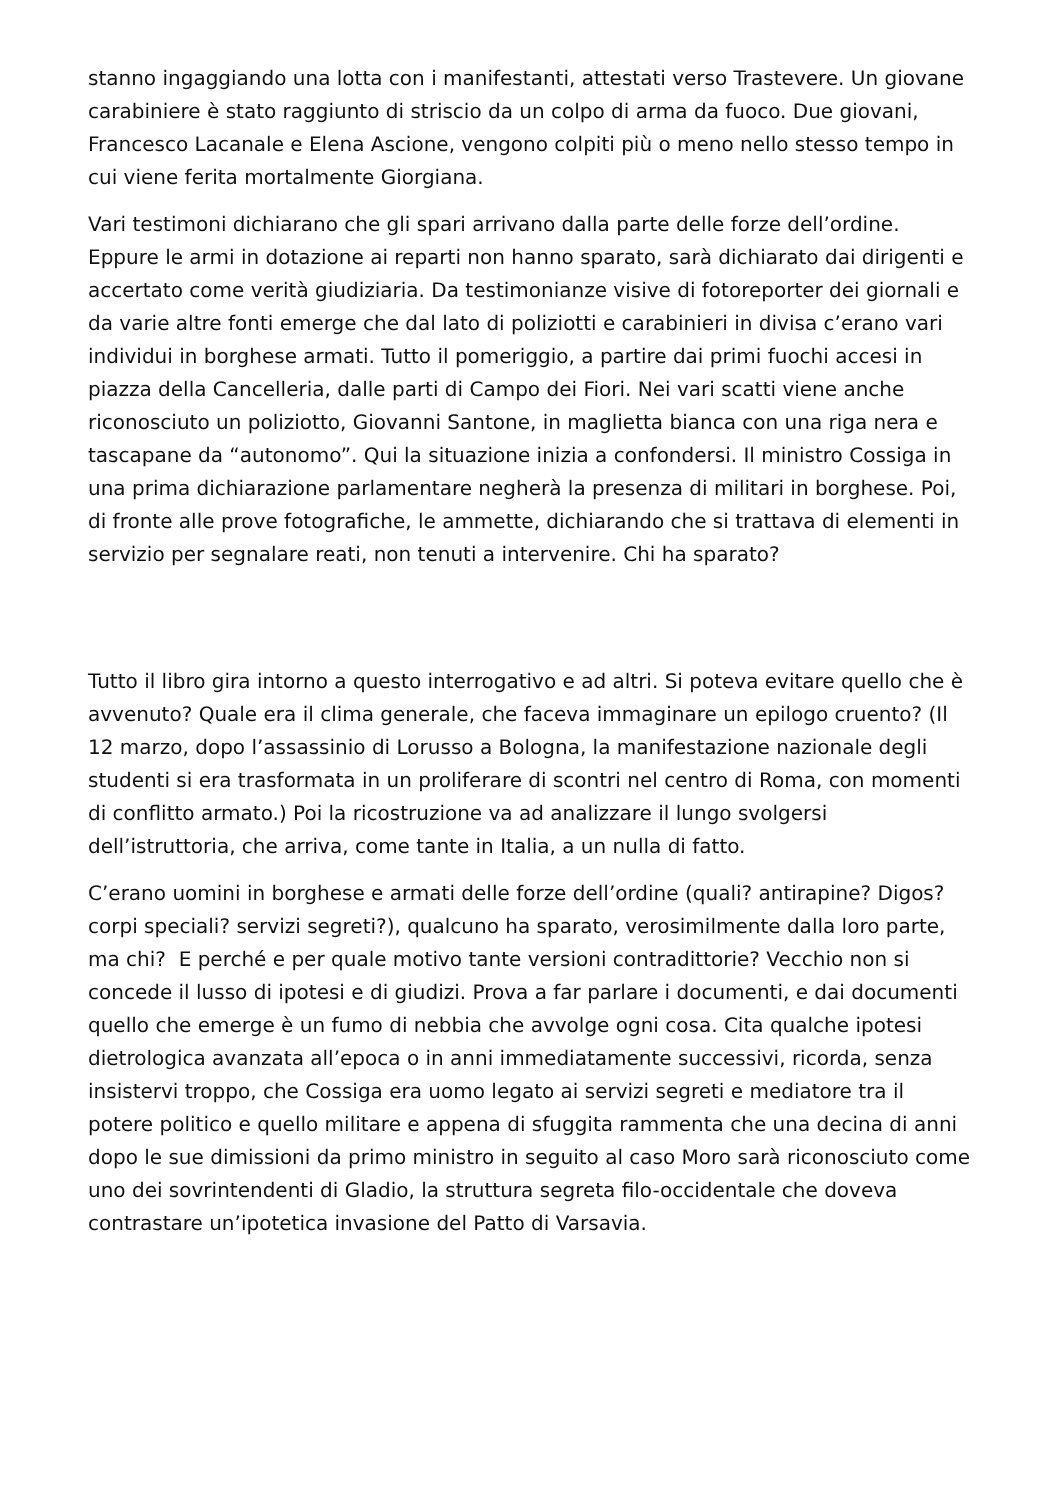stanno ingaggiando una lotta con i manifestanti, attestati verso Trastevere. Un giovane carabiniere è stato raggiunto di striscio da un colpo di arma da fuoco. Due giovani, Francesco Lacanale e Elena Ascione, vengono colpiti più o meno nello stesso tempo in cui viene ferita mortalmente Giorgiana.
Vari testimoni dichiarano che gli spari arrivano dalla parte delle forze dell’ordine. Eppure le armi in dotazione ai reparti non hanno sparato, sarà dichiarato dai dirigenti e accertato come verità giudiziaria. Da testimonianze visive di fotoreporter dei giornali e da varie altre fonti emerge che dal lato di poliziotti e carabinieri in divisa c’erano vari individui in borghese armati. Tutto il pomeriggio, a partire dai primi fuochi accesi in piazza della Cancelleria, dalle parti di Campo dei Fiori. Nei vari scatti viene anche riconosciuto un poliziotto, Giovanni Santone, in maglietta bianca con una riga nera e tascapane da “autonomo”. Qui la situazione inizia a confondersi. Il ministro Cossiga in una prima dichiarazione parlamentare negherà la presenza di militari in borghese. Poi, di fronte alle prove fotografiche, le ammette, dichiarando che si trattava di elementi in servizio per segnalare reati, non tenuti a intervenire. Chi ha sparato?
Tutto il libro gira intorno a questo interrogativo e ad altri. Si poteva evitare quello che è avvenuto? Quale era il clima generale, che faceva immaginare un epilogo cruento? (Il 12 marzo, dopo l’assassinio di Lorusso a Bologna, la manifestazione nazionale degli studenti si era trasformata in un proliferare di scontri nel centro di Roma, con momenti di conflitto armato.) Poi la ricostruzione va ad analizzare il lungo svolgersi dell’istruttoria, che arriva, come tante in Italia, a un nulla di fatto.
C’erano uomini in borghese e armati delle forze dell’ordine (quali? antirapine? Digos? corpi speciali? servizi segreti?), qualcuno ha sparato, verosimilmente dalla loro parte, ma chi? E perché e per quale motivo tante versioni contradittorie? Vecchio non si concede il lusso di ipotesi e di giudizi. Prova a far parlare i documenti, e dai documenti quello che emerge è un fumo di nebbia che avvolge ogni cosa. Cita qualche ipotesi dietrologica avanzata all’epoca o in anni immediatamente successivi, ricorda, senza insistervi troppo, che Cossiga era uomo legato ai servizi segreti e mediatore tra il potere politico e quello militare e appena di sfuggita rammenta che una decina di anni dopo le sue dimissioni da primo ministro in seguito al caso Moro sarà riconosciuto come uno dei sovrintendenti di Gladio, la struttura segreta filo-occidentale che doveva contrastare un’ipotetica invasione del Patto di Varsavia.